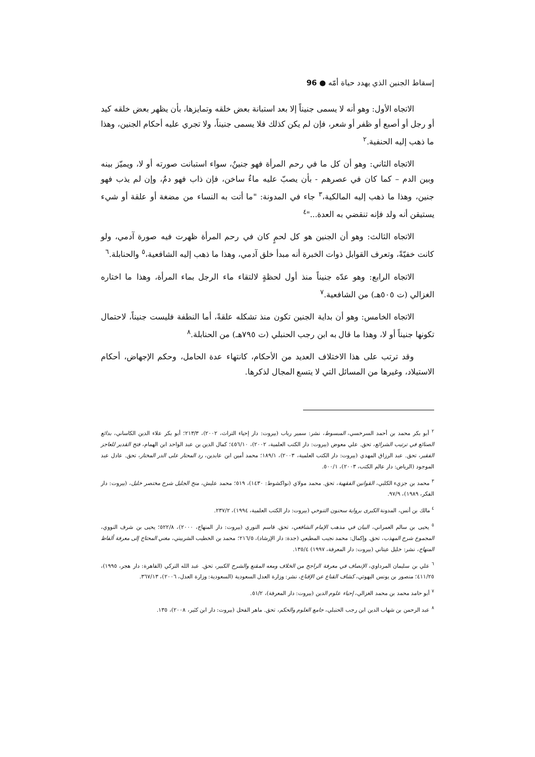إسقاط الجنين الذي يهدد حياة أمّه ● 96
الاتجاه الأول: وهو أنه لا يسمى جنيناً إلا بعد استبانة بعض خلقه وتمايزها، بأن يظهر بعض خلقه كيد أو رجل أو أصبع أو ظفر أو شعر، فإن لم يكن كذلك فلا يسمى جنيناً، ولا تجري عليه أحكام الجنين، وهذا ما ذهب إليه الحنفية.<sup>٢</sup>
الاتجاه الثاني: وهو أن كل ما في رحم المرأة فهو جنينٌ، سواء استبانت صورته أو لا، ويميّز بينه وبين الدم – كما كان في عصرهم - بأن يصبّ عليه ماءٌ ساخن، فإن ذاب فهو دمٌ، وإن لم يذب فهو جنين، وهذا ما ذهب إليه المالكية،<sup>٣</sup> جاء في المدونة: "ما أتت به النساء من مضغة أو علقة أو شيء يستيقن أنه ولد فإنه تنقضي به العدة..."<sup>٤</sup>
الاتجاه الثالث: وهو أن الجنين هو كل لحمٍ كان في رحم المرأة ظهرت فيه صورة آدمي، ولو كانت خفيّةً، وتعرف القوابل ذوات الخبرة أنه مبدأ خلق آدمي، وهذا ما ذهب إليه الشافعية،<sup>٥</sup> والحنابلة.<sup>٦</sup>
الاتجاه الرابع: وهو عدّه جنيناً منذ أول لحظةٍ لالتقاء ماء الرجل بماء المرأة، وهذا ما اختاره الغزالي (ت ٥٠٥هـ) من الشافعية.<sup>٧</sup>
الاتجاه الخامس: وهو أن بداية الجنين تكون منذ تشكله علقةً، أما النطفة فليست جنيناً، لاحتمال تكونها جنيناً أو لا، وهذا ما قال به ابن رجب الحنبلي (ت ٧٩٥هـ) من الحنابلة.<sup>٨</sup>
وقد ترتب على هذا الاختلاف العديد من الأحكام، كانتهاء عدة الحامل، وحكم الإجهاض، أحكام الاستيلاد، وغيرها من المسائل التي لا يتسع المجال لذكرها.
<sup>٢</sup> أبو بكر محمد بن أحمد السرخسي، المبسوط، نشر: سمير رباب (بيروت: دار إحياء التراث، ٢٠٠٢)، ٢١٣/٣؛ أبو بكر علاء الدين الكاساني، بدائع الصنائع في ترتيب الشرائع، تحق. علي معوض (بيروت: دار الكتب العلمية، ٢٠٠٢)، ٤٥٦/١٠؛ كمال الدين بن عبد الواحد ابن الهمام، فتح القدير للعاجز الفقير، تحق. عبد الرزاق المهدي (بيروت: دار الكتب العلمية، ٢٠٠٣)، ١٨٩/١؛ محمد أمين ابن عابدين، رد المحتار على الدر المختار، تحق. عادل عبد الموجود (الرياض: دار عالم الكتب، ٢٠٠٣)، ٥٠٠/١.
<sup>٣</sup> محمد بن جزيء الكلبي، القوانين الفقهية، تحق. محمد مولاي (نواكشوط: ١٤٣٠)، ٥١٩؛ محمد عليش، منح الجليل شرح مختصر خليل، (بيروت: دار الفكر، ١٩٨٩)، ٩٧/٩.
<sup>٤</sup> مالك بن أنس، المدونة الكبرى برواية سحنون التنوخي (بيروت: دار الكتب العلمية، ١٩٩٤)، ٢٣٧/٢.
<sup>٥</sup> يحيى بن سالم العمراني، البيان في مذهب الإمام الشافعي، تحق. قاسم النوري (بيروت: دار المنهاج، ٢٠٠٠)، ٥٢٢/٨؛ يحيى بن شرف النووي، المجموع شرح المهذب، تحق. وإكمال: محمد نجيب المطيعي (جدة: دار الإرشاد)، ٢١٦/٥؛ محمد بن الخطيب الشربيني، مغني المحتاج إلى معرفة ألفاظ المنهاج، نشر: خليل عيتاني (بيروت: دار المعرفة، ١٩٩٧) ١٣٥/٤.
<sup>٦</sup> علي بن سليمان المرداوي، الإنصاف في معرفة الراجح من الخلاف ومعه المقنع والشرح الكبير، تحق. عبد الله التركي (القاهرة: دار هجر، ١٩٩٥)، ٤١١/٢٥؛ منصور بن يونس البهوتي، كشاف القناع عن الإقناع، نشر: وزارة العدل السعودية (السعودية: وزارة العدل، ٢٠٠٦)، ٣٦٧/١٣.
<sup>٧</sup> أبو حامد محمد بن محمد الغزالي، إحياء علوم الدين (بيروت: دار المعرفة)، ٥١/٢.
<sup>٨</sup> عبد الرحمن بن شهاب الدين ابن رجب الحنبلي، جامع العلوم والحكم، تحق. ماهر الفحل (بيروت: دار ابن كثير، ٢٠٠٨)، ١٣٥.